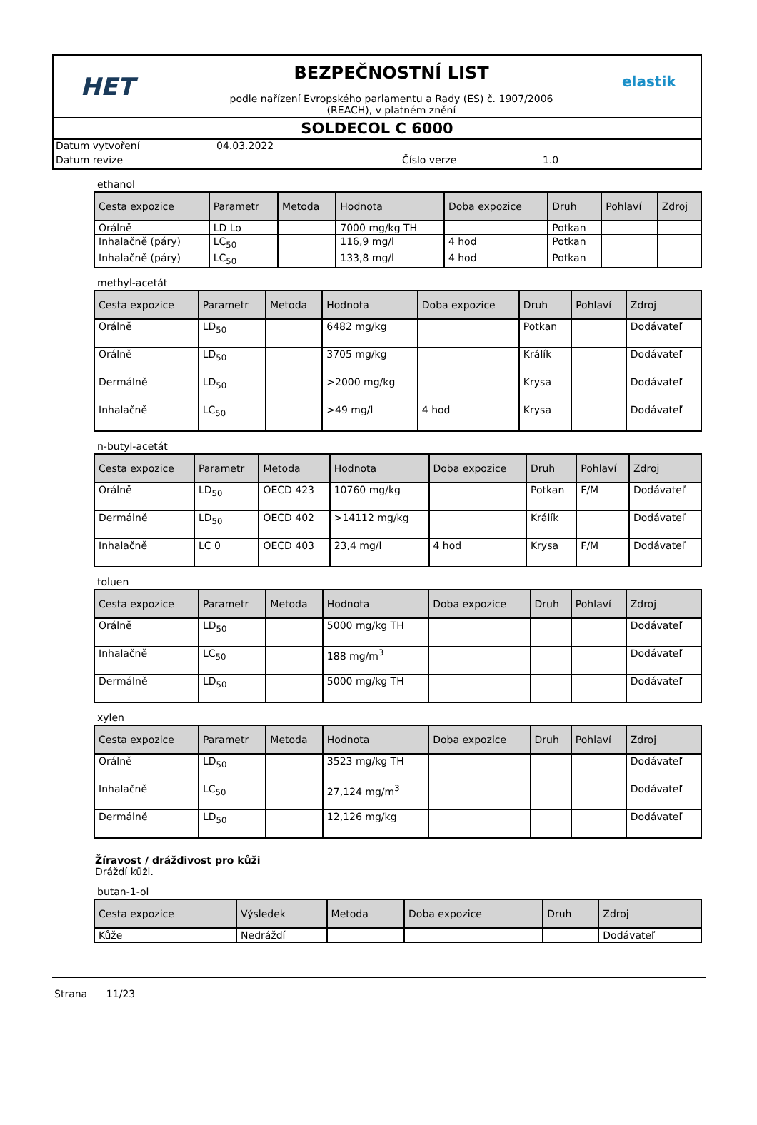HET
BEZPEČNOSTNÍ LIST
podle nařízení Evropského parlamentu a Rady (ES) č. 1907/2006
(REACH), v platném znění
elastik
SOLDECOL C 6000
Datum vytvoření 04.03.2022
Datum revize Číslo verze 1.0
ethanol
| Cesta expozice | Parametr | Metoda | Hodnota | Doba expozice | Druh | Pohlaví | Zdroj |
| --- | --- | --- | --- | --- | --- | --- | --- |
| Orálně | LD Lo | | 7000 mg/kg TH | | Potkan | | |
| Inhalačně (páry) | LC<sub>50</sub> | | 116,9 mg/l | 4 hod | Potkan | | |
| Inhalačně (páry) | LC<sub>50</sub> | | 133,8 mg/l | 4 hod | Potkan | | |
methyl-acetát
| Cesta expozice | Parametr | Metoda | Hodnota | Doba expozice | Druh | Pohlaví | Zdroj |
| --- | --- | --- | --- | --- | --- | --- | --- |
| Orálně | LD<sub>50</sub> | | 6482 mg/kg | | Potkan | | Dodávateľ |
| Orálně | LD<sub>50</sub> | | 3705 mg/kg | | Králík | | Dodávateľ |
| Dermálně | LD<sub>50</sub> | | >2000 mg/kg | | Krysa | | Dodávateľ |
| Inhalačně | LC<sub>50</sub> | | >49 mg/l | 4 hod | Krysa | | Dodávateľ |
n-butyl-acetát
| Cesta expozice | Parametr | Metoda | Hodnota | Doba expozice | Druh | Pohlaví | Zdroj |
| --- | --- | --- | --- | --- | --- | --- | --- |
| Orálně | LD<sub>50</sub> | OECD 423 | 10760 mg/kg | | Potkan | F/M | Dodávateľ |
| Dermálně | LD<sub>50</sub> | OECD 402 | >14112 mg/kg | | Králík | | Dodávateľ |
| Inhalačně | LC 0 | OECD 403 | 23,4 mg/l | 4 hod | Krysa | F/M | Dodávateľ |
toluen
| Cesta expozice | Parametr | Metoda | Hodnota | Doba expozice | Druh | Pohlaví | Zdroj |
| --- | --- | --- | --- | --- | --- | --- | --- |
| Orálně | LD<sub>50</sub> | | 5000 mg/kg TH | | | | Dodávateľ |
| Inhalačně | LC<sub>50</sub> | | 188 mg/m<sup>3</sup> | | | | Dodávateľ |
| Dermálně | LD<sub>50</sub> | | 5000 mg/kg TH | | | | Dodávateľ |
xylen
| Cesta expozice | Parametr | Metoda | Hodnota | Doba expozice | Druh | Pohlaví | Zdroj |
| --- | --- | --- | --- | --- | --- | --- | --- |
| Orálně | LD<sub>50</sub> | | 3523 mg/kg TH | | | | Dodávateľ |
| Inhalačně | LC<sub>50</sub> | | 27,124 mg/m<sup>3</sup> | | | | Dodávateľ |
| Dermálně | LD<sub>50</sub> | | 12,126 mg/kg | | | | Dodávateľ |
Žíravost / dráždivost pro kůži
Dráždí kůži.
butan-1-ol
| Cesta expozice | Výsledek | Metoda | Doba expozice | Druh | Zdroj |
| --- | --- | --- | --- | --- | --- |
| Kůže | Nedráždí | | | | Dodávateľ |
Strana 11/23